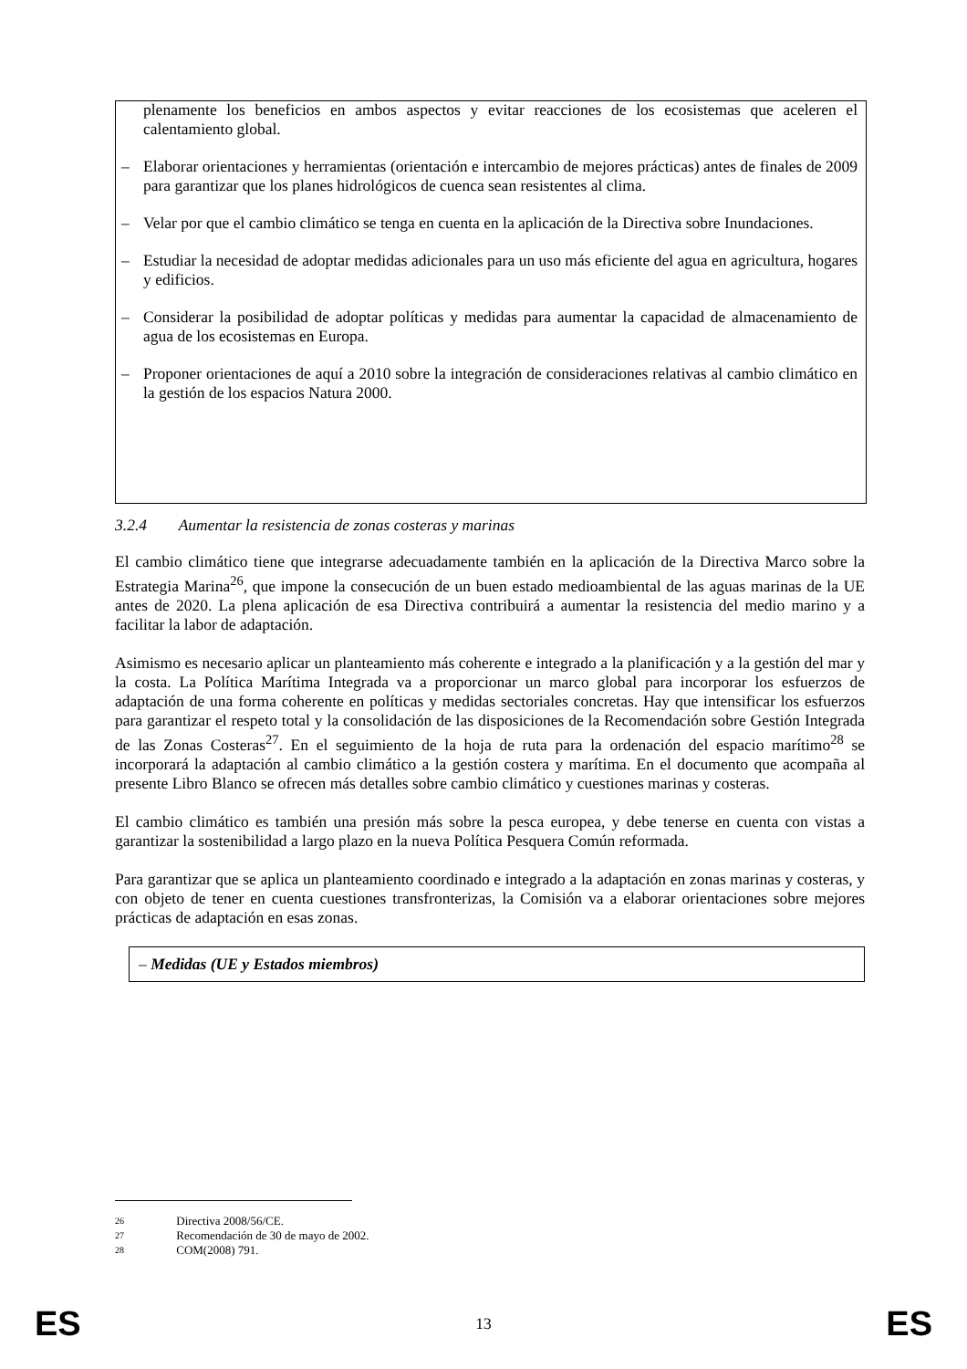plenamente los beneficios en ambos aspectos y evitar reacciones de los ecosistemas que aceleren el calentamiento global.
– Elaborar orientaciones y herramientas (orientación e intercambio de mejores prácticas) antes de finales de 2009 para garantizar que los planes hidrológicos de cuenca sean resistentes al clima.
– Velar por que el cambio climático se tenga en cuenta en la aplicación de la Directiva sobre Inundaciones.
– Estudiar la necesidad de adoptar medidas adicionales para un uso más eficiente del agua en agricultura, hogares y edificios.
– Considerar la posibilidad de adoptar políticas y medidas para aumentar la capacidad de almacenamiento de agua de los ecosistemas en Europa.
– Proponer orientaciones de aquí a 2010 sobre la integración de consideraciones relativas al cambio climático en la gestión de los espacios Natura 2000.
3.2.4 Aumentar la resistencia de zonas costeras y marinas
El cambio climático tiene que integrarse adecuadamente también en la aplicación de la Directiva Marco sobre la Estrategia Marina<sup>26</sup>, que impone la consecución de un buen estado medioambiental de las aguas marinas de la UE antes de 2020. La plena aplicación de esa Directiva contribuirá a aumentar la resistencia del medio marino y a facilitar la labor de adaptación.
Asimismo es necesario aplicar un planteamiento más coherente e integrado a la planificación y a la gestión del mar y la costa. La Política Marítima Integrada va a proporcionar un marco global para incorporar los esfuerzos de adaptación de una forma coherente en políticas y medidas sectoriales concretas. Hay que intensificar los esfuerzos para garantizar el respeto total y la consolidación de las disposiciones de la Recomendación sobre Gestión Integrada de las Zonas Costeras<sup>27</sup>. En el seguimiento de la hoja de ruta para la ordenación del espacio marítimo<sup>28</sup> se incorporará la adaptación al cambio climático a la gestión costera y marítima. En el documento que acompaña al presente Libro Blanco se ofrecen más detalles sobre cambio climático y cuestiones marinas y costeras.
El cambio climático es también una presión más sobre la pesca europea, y debe tenerse en cuenta con vistas a garantizar la sostenibilidad a largo plazo en la nueva Política Pesquera Común reformada.
Para garantizar que se aplica un planteamiento coordinado e integrado a la adaptación en zonas marinas y costeras, y con objeto de tener en cuenta cuestiones transfronterizas, la Comisión va a elaborar orientaciones sobre mejores prácticas de adaptación en esas zonas.
– Medidas (UE y Estados miembros)
26 Directiva 2008/56/CE.
27 Recomendación de 30 de mayo de 2002.
28 COM(2008) 791.
ES 13 ES